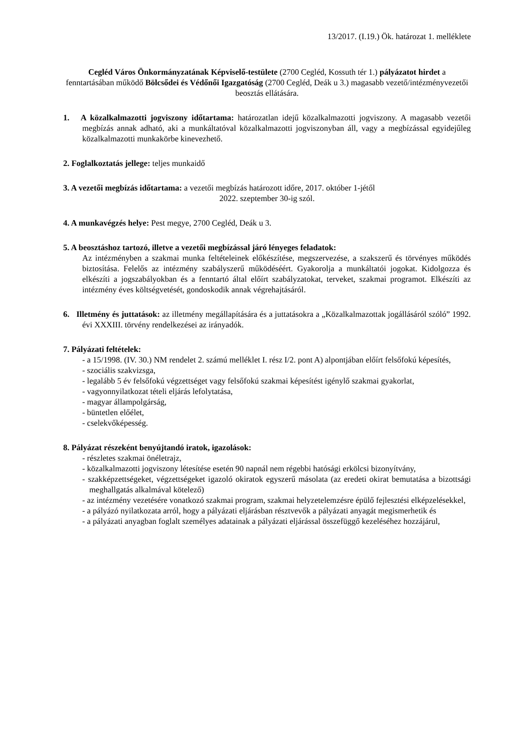13/2017. (I.19.) Ök. határozat 1. melléklete
Cegléd Város Önkormányzatának Képviselő-testülete (2700 Cegléd, Kossuth tér 1.) pályázatot hirdet a fenntartásában működő Bölcsődei és Védőnői Igazgatóság (2700 Cegléd, Deák u 3.) magasabb vezető/intézményvezetői beosztás ellátására.
1. A közalkalmazotti jogviszony időtartama: határozatlan idejű közalkalmazotti jogviszony. A magasabb vezetői megbízás annak adható, aki a munkáltatóval közalkalmazotti jogviszonyban áll, vagy a megbízással egyidejűleg közalkalmazotti munkakörbe kinevezhető.
2. Foglalkoztatás jellege: teljes munkaidő
3. A vezetői megbízás időtartama: a vezetői megbízás határozott időre, 2017. október 1-jétől
2022. szeptember 30-ig szól.
4. A munkavégzés helye: Pest megye, 2700 Cegléd, Deák u 3.
5. A beosztáshoz tartozó, illetve a vezetői megbízással járó lényeges feladatok:
Az intézményben a szakmai munka feltételeinek előkészítése, megszervezése, a szakszerű és törvényes működés biztosítása. Felelős az intézmény szabályszerű működéséért. Gyakorolja a munkáltatói jogokat. Kidolgozza és elkészíti a jogszabályokban és a fenntartó által előírt szabályzatokat, terveket, szakmai programot. Elkészíti az intézmény éves költségvetését, gondoskodik annak végrehajtásáról.
6. Illetmény és juttatások: az illetmény megállapítására és a juttatásokra a „Közalkalmazottak jogállásáról szóló” 1992. évi XXXIII. törvény rendelkezései az irányadók.
7. Pályázati feltételek:
- a 15/1998. (IV. 30.) NM rendelet 2. számú melléklet I. rész I/2. pont A) alpontjában előírt felsőfokú képesítés,
- szociális szakvizsga,
- legalább 5 év felsőfokú végzettséget vagy felsőfokú szakmai képesítést igénylő szakmai gyakorlat,
- vagyonnyilatkozat tételi eljárás lefolytatása,
- magyar állampolgárság,
- büntetlen előélet,
- cselekvőképesség.
8. Pályázat részeként benyújtandó iratok, igazolások:
- részletes szakmai önéletrajz,
- közalkalmazotti jogviszony létesítése esetén 90 napnál nem régebbi hatósági erkölcsi bizonyítvány,
- szakképzettségeket, végzettségeket igazoló okiratok egyszerű másolata (az eredeti okirat bemutatása a bizottsági meghallgatás alkalmával kötelező)
- az intézmény vezetésére vonatkozó szakmai program, szakmai helyzetelemzésre épülő fejlesztési elképzelésekkel,
- a pályázó nyilatkozata arról, hogy a pályázati eljárásban résztvevők a pályázati anyagát megismerhetik és
- a pályázati anyagban foglalt személyes adatainak a pályázati eljárással összefüggő kezeléséhez hozzájárul,